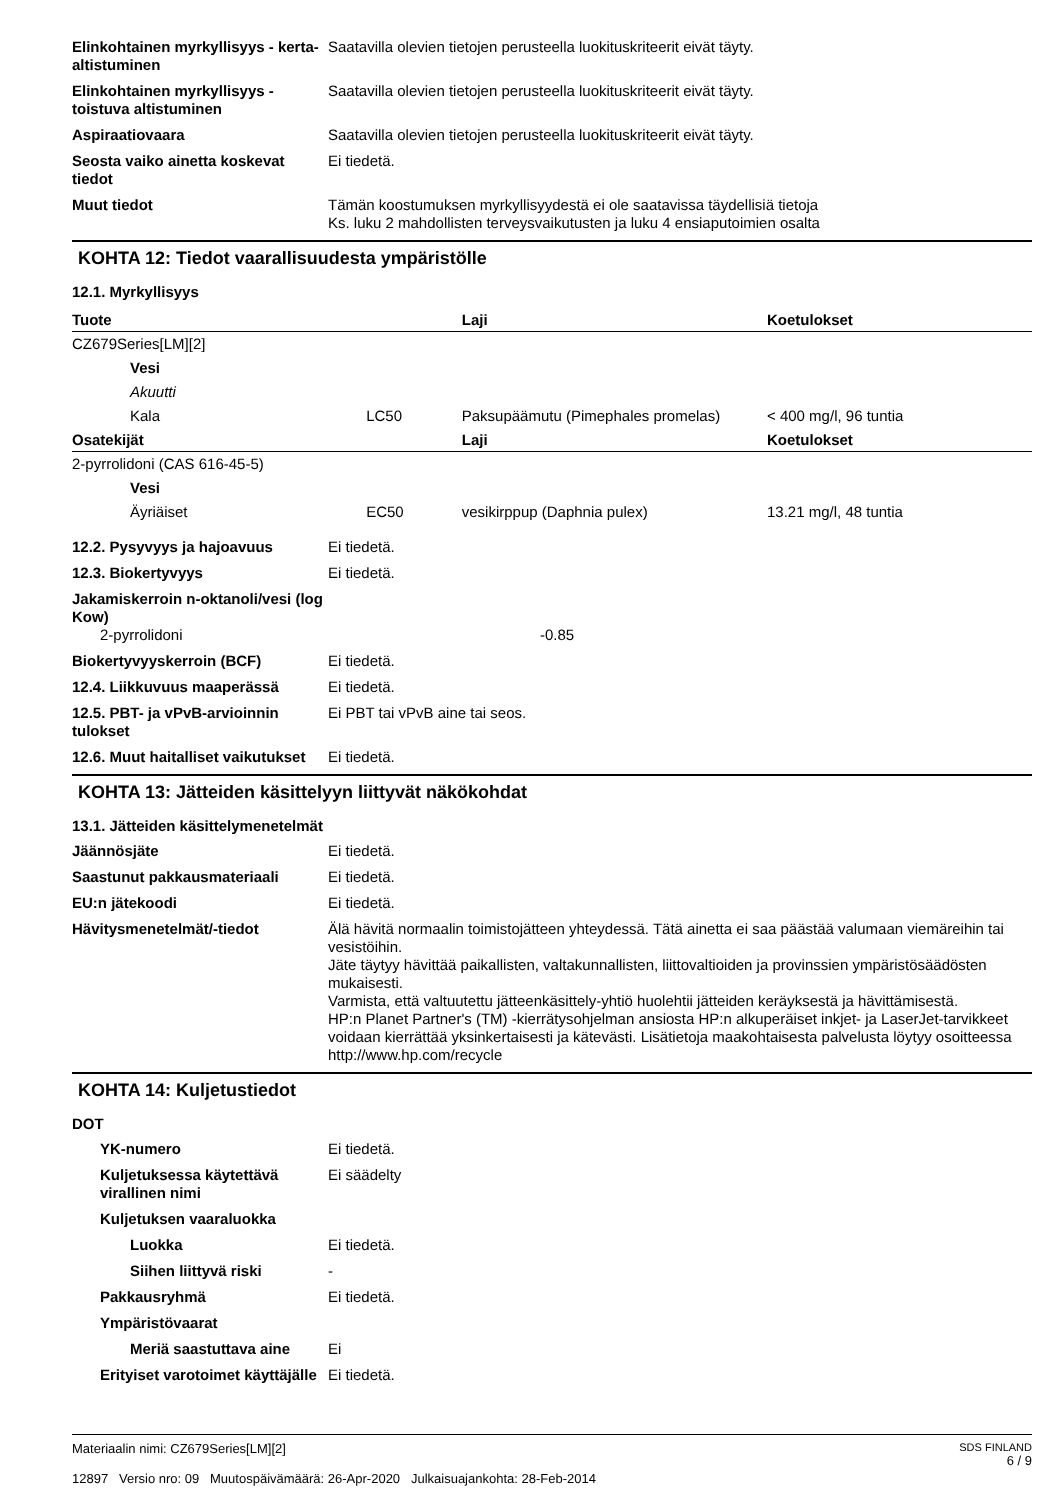Elinkohtainen myrkyllisyys - kerta-altistuminen
Saatavilla olevien tietojen perusteella luokituskriteerit eivät täyty.
Elinkohtainen myrkyllisyys - toistuva altistuminen
Saatavilla olevien tietojen perusteella luokituskriteerit eivät täyty.
Aspiraatiovaara Saatavilla olevien tietojen perusteella luokituskriteerit eivät täyty.
Seosta vaiko ainetta koskevat tiedot
Ei tiedetä.
Muut tiedot Tämän koostumuksen myrkyllisyydestä ei ole saatavissa täydellisiä tietoja
Ks. luku 2 mahdollisten terveysvaikutusten ja luku 4 ensiaputoimien osalta
KOHTA 12: Tiedot vaarallisuudesta ympäristölle
12.1. Myrkyllisyys
| Tuote | | Laji | Koetulokset |
| --- | --- | --- | --- |
| CZ679Series[LM][2] | | | |
| Vesi | | | |
| Akuutti | | | |
| Kala | LC50 | Paksupäämutu (Pimephales promelas) | < 400 mg/l, 96 tuntia |
| Osatekijät | | Laji | Koetulokset |
| 2-pyrrolidoni (CAS 616-45-5) | | | |
| Vesi | | | |
| Äyriäiset | EC50 | vesikirppup (Daphnia pulex) | 13.21 mg/l, 48 tuntia |
12.2. Pysyvyys ja hajoavuus Ei tiedetä.
12.3. Biokertyvyys Ei tiedetä.
Jakamiskerroin n-oktanoli/vesi (log Kow)
2-pyrrolidoni -0.85
Biokertyvyyskerroin (BCF) Ei tiedetä.
12.4. Liikkuvuus maaperässä Ei tiedetä.
12.5. PBT- ja vPvB-arvioinnin tulokset
Ei PBT tai vPvB aine tai seos.
12.6. Muut haitalliset vaikutukset
Ei tiedetä.
KOHTA 13: Jätteiden käsittelyyn liittyvät näkökohdat
13.1. Jätteiden käsittelymenetelmät
Jäännösjäte Ei tiedetä.
Saastunut pakkausmateriaali Ei tiedetä.
EU:n jätekoodi Ei tiedetä.
Hävitysmenetelmät/-tiedot Älä hävitä normaalin toimistojätteen yhteydessä. Tätä ainetta ei saa päästää valumaan viemäreihin tai vesistöihin.
Jäte täytyy hävittää paikallisten, valtakunnallisten, liittovaltioiden ja provinssien ympäristösäädösten mukaisesti.
Varmista, että valtuutettu jätteenkäsittely-yhtiö huolehtii jätteiden keräyksestä ja hävittämisestä.
HP:n Planet Partner's (TM) -kierrätysohjelman ansiosta HP:n alkuperäiset inkjet- ja LaserJet-tarvikkeet voidaan kierrättää yksinkertaisesti ja kätevästi. Lisätietoja maakohtaisesta palvelusta löytyy osoitteessa http://www.hp.com/recycle
KOHTA 14: Kuljetustiedot
DOT
YK-numero Ei tiedetä.
Kuljetuksessa käytettävä virallinen nimi
Ei säädelty
Kuljetuksen vaaraluokka
Luokka Ei tiedetä.
Siihen liittyvä riski -
Pakkausryhmä Ei tiedetä.
Ympäristövaarat
Meriä saastuttava aine Ei
Erityiset varotoimet käyttäjälle
Ei tiedetä.
Materiaalin nimi: CZ679Series[LM][2]
12897 Versio nro: 09 Muutospäivämäärä: 26-Apr-2020 Julkaisuajankohta: 28-Feb-2014
SDS FINLAND
6 / 9